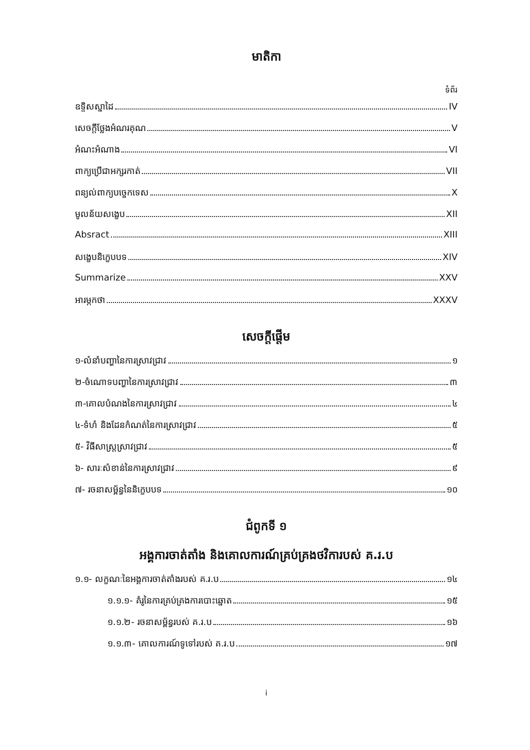មាតិកា
ទំព័រ
ឧទ្ទិសស្នាដៃ IV
សេចក្តីថ្លែងអំណរគុណ V
អំណះអំណាង VI
ពាក្យប្រើជាអក្សរកាត់ VII
ពន្យល់ពាក្យបច្ចេកទេស X
មូលន័យសង្ខេប XII
Absract XIII
សង្ខេបនិក្ខេបបទ XIV
Summarize XXV
អារម្ភកថា XXXV
សេចក្តីផ្តើម
១-លំនាំបញ្ហានៃការស្រាវជ្រាវ ១
២-ចំណោទបញ្ហានៃការស្រាវជ្រាវ ៣
៣-គោលបំណងនៃការស្រាវជ្រាវ ៤
៤-ទំហំ និងដែនកំណត់នៃការស្រាវជ្រាវ ៥
៥- វិធីសាស្ត្រស្រាវជ្រាវ ៥
៦- សារៈសំខាន់នៃការស្រាវជ្រាវ ៩
៧- រចនាសម្ព័ន្ធនៃនិក្ខេបបទ ១០
ជំពូកទី ១
អង្គការចាត់តាំង និងគោលការណ៍គ្រប់គ្រងថវិការបស់ គ.រ.ប
១.១- លក្ខណៈនៃអង្គការចាត់តាំងរបស់ គ.រ.ប ១៤
១.១.១- គំរូនៃការគ្រប់គ្រងការបោះឆ្នោត ១៥
១.១.២- រចនាសម្ព័ន្ធរបស់ គ.រ.ប ១៦
១.១.៣- គោលការណ៍ទូទៅរបស់ គ.រ.ប ១៧
i